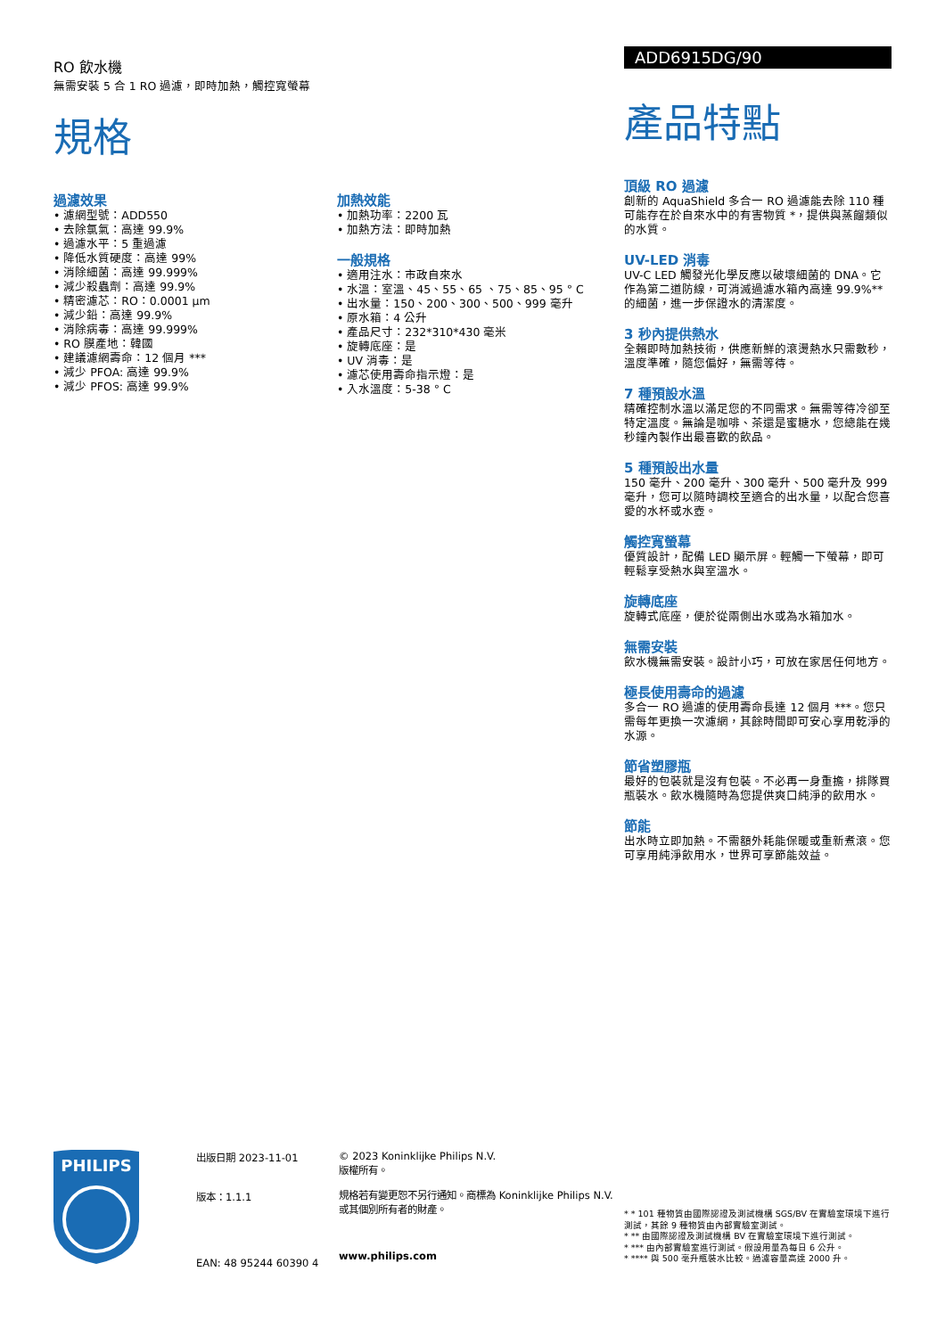RO 飲水機
無需安裝 5 合 1 RO 過濾，即時加熱，觸控寬螢幕
規格
過濾效果
• 濾網型號：ADD550
• 去除氯氣：高達 99.9%
• 過濾水平：5 重過濾
• 降低水質硬度：高達 99%
• 消除細菌：高達 99.999%
• 減少殺蟲劑：高達 99.9%
• 精密濾芯：RO：0.0001 µm
• 減少鉛：高達 99.9%
• 消除病毒：高達 99.999%
• RO 膜產地：韓國
• 建議濾網壽命：12 個月 ***
• 減少 PFOA: 高達 99.9%
• 減少 PFOS: 高達 99.9%
加熱效能
• 加熱功率：2200 瓦
• 加熱方法：即時加熱
一般規格
• 適用注水：市政自來水
• 水溫：室溫、45、55、65 、75、85、95 ° C
• 出水量：150、200、300、500、999 毫升
• 原水箱：4 公升
• 產品尺寸：232*310*430 毫米
• 旋轉底座：是
• UV 消毒：是
• 濾芯使用壽命指示燈：是
• 入水溫度：5-38 ° C
ADD6915DG/90
產品特點
頂級 RO 過濾
創新的 AquaShield 多合一 RO 過濾能去除 110 種可能存在於自來水中的有害物質 *，提供與蒸餾類似的水質。
UV-LED 消毒
UV-C LED 觸發光化學反應以破壞細菌的 DNA。它作為第二道防線，可消滅過濾水箱內高達 99.9%** 的細菌，進一步保證水的清潔度。
3 秒內提供熱水
全賴即時加熱技術，供應新鮮的滾燙熱水只需數秒，溫度準確，隨您偏好，無需等待。
7 種預設水溫
精確控制水溫以滿足您的不同需求。無需等待冷卻至特定溫度。無論是咖啡、茶還是蜜糖水，您總能在幾秒鐘內製作出最喜歡的飲品。
5 種預設出水量
150 毫升、200 毫升、300 毫升、500 毫升及 999 毫升，您可以隨時調校至適合的出水量，以配合您喜愛的水杯或水壺。
觸控寬螢幕
優質設計，配備 LED 顯示屏。輕觸一下螢幕，即可輕鬆享受熱水與室溫水。
旋轉底座
旋轉式底座，便於從兩側出水或為水箱加水。
無需安裝
飲水機無需安裝。設計小巧，可放在家居任何地方。
極長使用壽命的過濾
多合一 RO 過濾的使用壽命長達 12 個月 ***。您只需每年更換一次濾網，其餘時間即可安心享用乾淨的水源。
節省塑膠瓶
最好的包裝就是沒有包裝。不必再一身重擔，排隊買瓶裝水。飲水機隨時為您提供爽口純淨的飲用水。
節能
出水時立即加熱。不需額外耗能保暖或重新煮滾。您可享用純淨飲用水，世界可享節能效益。
PHILIPS
出版日期 2023-11-01
版本：1.1.1
EAN: 48 95244 60390 4
© 2023 Koninklijke Philips N.V.
版權所有。
規格若有變更恕不另行通知。商標為 Koninklijke Philips N.V. 或其個別所有者的財產。
www.philips.com
* * 101 種物質由國際認證及測試機構 SGS/BV 在實驗室環境下進行測試，其餘 9 種物質由內部實驗室測試。
* ** 由國際認證及測試機構 BV 在實驗室環境下進行測試。
* *** 由內部實驗室進行測試。假設用量為每日 6 公升。
* **** 與 500 毫升瓶裝水比較。過濾容量高達 2000 升。